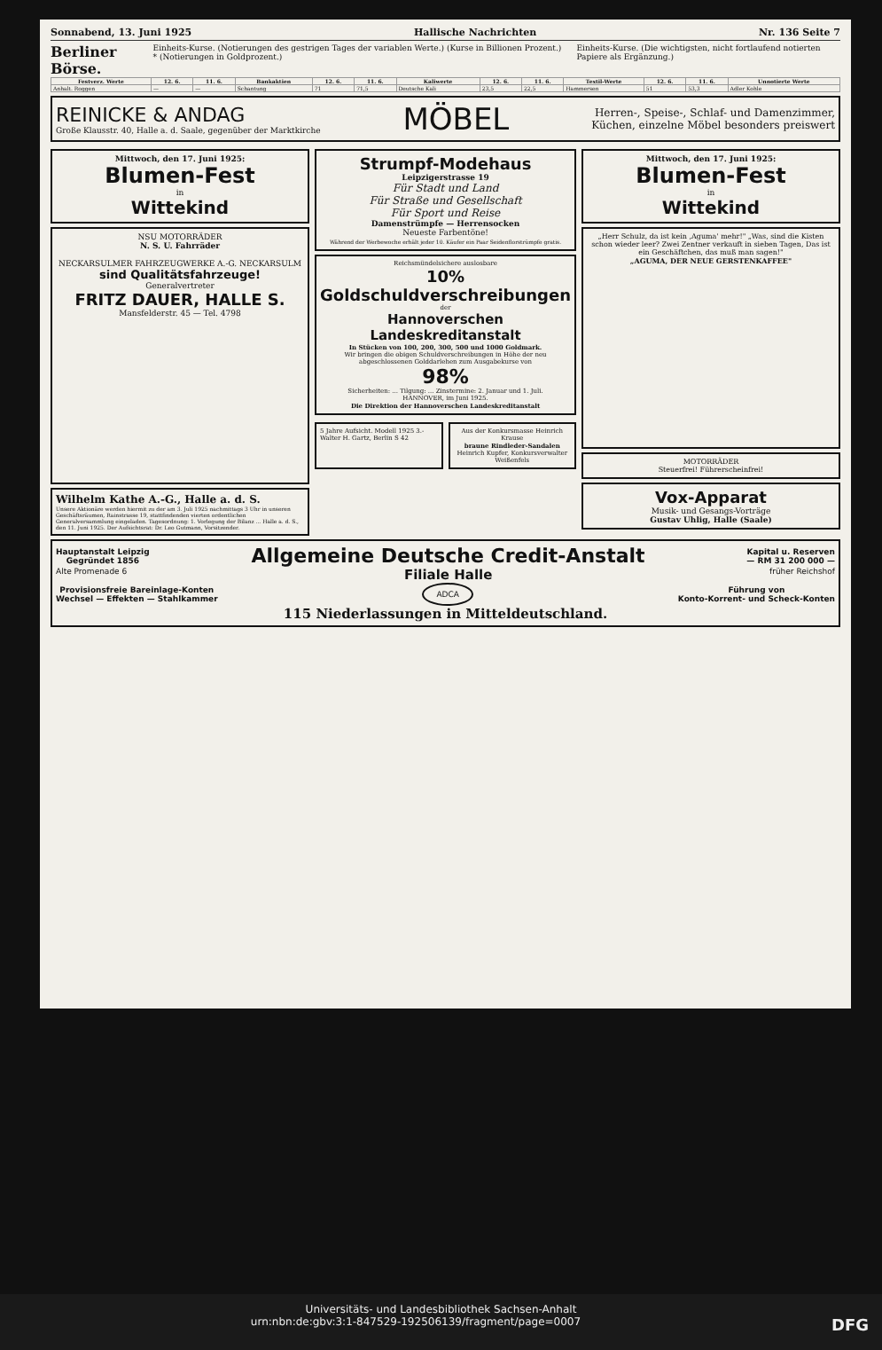Sonnabend, 13. Juni 1925 Hallische Nachrichten Nr. 136 Seite 7
Berliner Börse.
Einheits-Kurse. (Notierungen des gestrigen Tages der variablen Werte.) (Kurse in Billionen Prozent.) * (Notierungen in Goldprozent.)
Einheits-Kurse. (Die wichtigsten, nicht fortlaufend notierten Papiere als Ergänzung.)
| Festverz. Werte | 12. 6. | 11. 6. | Bankaktien | 12. 6. | 11. 6. | Kaliwerte | 12. 6. | 11. 6. | Textil-Werte | 12. 6. | 11. 6. | Unnotierte Werte |
| --- | --- | --- | --- | --- | --- | --- | --- | --- | --- | --- | --- | --- |
| Anhalt. Roggen | — | — | Schantung | 71 | 71,5 | Deutsche Kali | 23,5 | 22,5 | Hammersen | 51 | 53,3 | Adler Kohle |
REINICKE & ANDAG
Große Klausstr. 40, Halle a. d. Saale, gegenüber der Marktkirche
MÖBEL
Herren-, Speise-, Schlaf- und Damenzimmer,
Küchen, einzelne Möbel besonders preiswert
Mittwoch, den 17. Juni 1925:
Blumen-Fest
in
Wittekind
NSU MOTORRÄDER
N. S. U. Fahrräder
NECKARSULMER FAHRZEUGWERKE A.-G. NECKARSULM
sind Qualitätsfahrzeuge!
Generalvertreter
FRITZ DAUER, HALLE S.
Mansfelderstr. 45 — Tel. 4798
Wilhelm Kathe A.-G., Halle a. d. S.
Unsere Aktionäre werden hiermit zu der am 3. Juli 1925 nachmittags 3 Uhr in unseren Geschäftsräumen, Rainstrasse 19, stattfindenden vierten ordentlichen Generalversammlung eingeladen. Tagesordnung: 1. Vorlegung der Bilanz ... Halle a. d. S., den 11. Juni 1925. Der Aufsichtsrat: Dr. Leo Gutmann, Vorsitzender.
Strumpf-Modehaus
Leipzigerstrasse 19
Für Stadt und Land
Für Straße und Gesellschaft
Für Sport und Reise
Damenstrümpfe — Herrensocken
Neueste Farbentöne!
Während der Werbewoche erhält jeder 10. Käufer ein Paar Seidenflorstrümpfe gratis.
Reichsmündelsichere auslosbare
10% Goldschuldverschreibungen
der
Hannoverschen Landeskreditanstalt
In Stücken von 100, 200, 300, 500 und 1000 Goldmark.
Wir bringen die obigen Schuldverschreibungen in Höhe der neu abgeschlossenen Golddarlehen zum Ausgabekurse von
98%
Sicherheiten: ... Tilgung: ... Zinstermine: 2. Januar und 1. Juli.
HANNOVER, im Juni 1925.
Die Direktion der Hannoverschen Landeskreditanstalt
5 Jahre Aufsicht. Modell 1925 3.- Walter H. Gartz, Berlin S 42
Aus der Konkursmasse Heinrich Krause
braune Rindleder-Sandalen
Heinrich Kupfer, Konkursverwalter Weißenfels
Mittwoch, den 17. Juni 1925:
Blumen-Fest
in
Wittekind
„Herr Schulz, da ist kein ‚Aguma' mehr!" „Was, sind die Kisten schon wieder leer? Zwei Zentner verkauft in sieben Tagen, Das ist ein Geschäftchen, das muß man sagen!"
„AGUMA, DER NEUE GERSTENKAFFEE"
MOTORRÄDER
Steuerfrei! Führerscheinfrei!
Vox-Apparat
Musik- und Gesangs-Vorträge
Gustav Uhlig, Halle (Saale)
Hauptanstalt Leipzig
Gegründet 1856 Allgemeine Deutsche Credit-Anstalt Kapital u. Reserven
— RM 31 200 000 —
Alte Promenade 6 Filiale Halle früher Reichshof
Provisionsfreie Bareinlage-Konten
Wechsel — Effekten — Stahlkammer ADCA Führung von
Konto-Korrent- und Scheck-Konten
115 Niederlassungen in Mitteldeutschland.
Universitäts- und Landesbibliothek Sachsen-Anhalt
urn:nbn:de:gbv:3:1-847529-192506139/fragment/page=0007 DFG